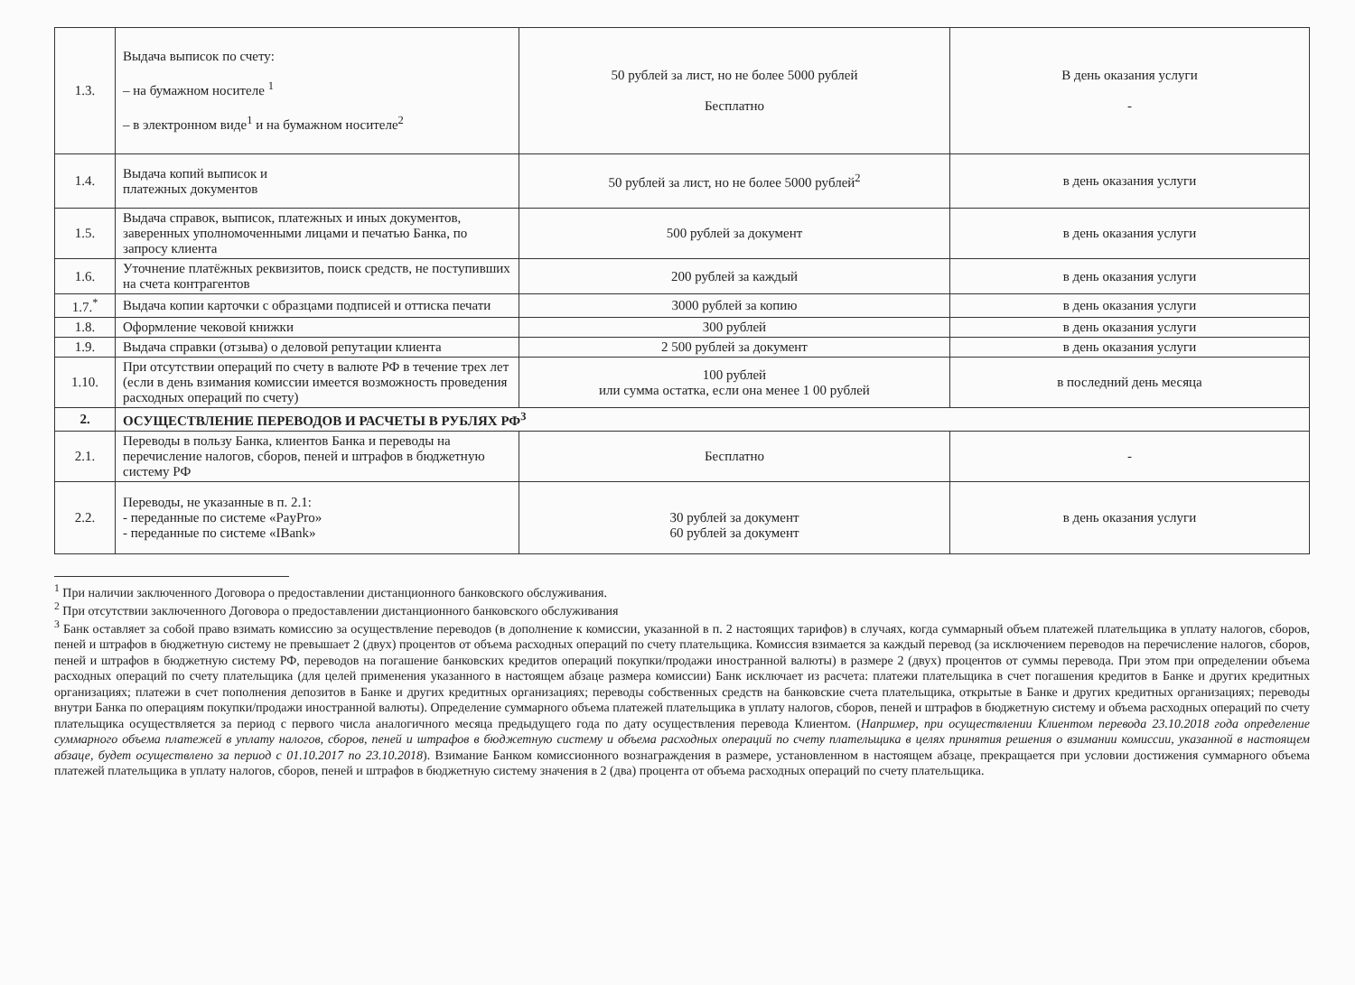| 1.3. | Выдача выписок по счету: – на бумажном носителе <sup>1</sup> – в электронном виде<sup>1</sup> и на бумажном носителе<sup>2</sup> | 50 рублей за лист, но не более 5000 рублей Бесплатно | В день оказания услуги - |
| 1.4. | Выдача копий выписок и платежных документов | 50 рублей за лист, но не более 5000 рублей<sup>2</sup> | в день оказания услуги |
| 1.5. | Выдача справок, выписок, платежных и иных документов, заверенных уполномоченными лицами и печатью Банка, по запросу клиента | 500 рублей за документ | в день оказания услуги |
| 1.6. | Уточнение платёжных реквизитов, поиск средств, не поступивших на счета контрагентов | 200 рублей за каждый | в день оказания услуги |
| 1.7.<sup>*</sup> | Выдача копии карточки с образцами подписей и оттиска печати | 3000 рублей за копию | в день оказания услуги |
| 1.8. | Оформление чековой книжки | 300 рублей | в день оказания услуги |
| 1.9. | Выдача справки (отзыва) о деловой репутации клиента | 2 500 рублей за документ | в день оказания услуги |
| 1.10. | При отсутствии операций по счету в валюте РФ в течение трех лет (если в день взимания комиссии имеется возможность проведения расходных операций по счету) | 100 рублей или сумма остатка, если она менее 1 00 рублей | в последний день месяца |
| 2. | ОСУЩЕСТВЛЕНИЕ ПЕРЕВОДОВ И РАСЧЕТЫ В РУБЛЯХ РФ<sup>3</sup> | | |
| 2.1. | Переводы в пользу Банка, клиентов Банка и переводы на перечисление налогов, сборов, пеней и штрафов в бюджетную систему РФ | Бесплатно | - |
| 2.2. | Переводы, не указанные в п. 2.1: - переданные по системе «PayPro» - переданные по системе «IBank» | 30 рублей за документ 60 рублей за документ | в день оказания услуги |
<sup>1</sup> При наличии заключенного Договора о предоставлении дистанционного банковского обслуживания.
<sup>2</sup> При отсутствии заключенного Договора о предоставлении дистанционного банковского обслуживания
<sup>3</sup> Банк оставляет за собой право взимать комиссию за осуществление переводов (в дополнение к комиссии, указанной в п. 2 настоящих тарифов) в случаях, когда суммарный объем платежей плательщика в уплату налогов, сборов, пеней и штрафов в бюджетную систему не превышает 2 (двух) процентов от объема расходных операций по счету плательщика. Комиссия взимается за каждый перевод (за исключением переводов на перечисление налогов, сборов, пеней и штрафов в бюджетную систему РФ, переводов на погашение банковских кредитов операций покупки/продажи иностранной валюты) в размере 2 (двух) процентов от суммы перевода. При этом при определении объема расходных операций по счету плательщика (для целей применения указанного в настоящем абзаце размера комиссии) Банк исключает из расчета: платежи плательщика в счет погашения кредитов в Банке и других кредитных организациях; платежи в счет пополнения депозитов в Банке и других кредитных организациях; переводы собственных средств на банковские счета плательщика, открытые в Банке и других кредитных организациях; переводы внутри Банка по операциям покупки/продажи иностранной валюты). Определение суммарного объема платежей плательщика в уплату налогов, сборов, пеней и штрафов в бюджетную систему и объема расходных операций по счету плательщика осуществляется за период с первого числа аналогичного месяца предыдущего года по дату осуществления перевода Клиентом. (Например, при осуществлении Клиентом перевода 23.10.2018 года определение суммарного объема платежей в уплату налогов, сборов, пеней и штрафов в бюджетную систему и объема расходных операций по счету плательщика в целях принятия решения о взимании комиссии, указанной в настоящем абзаце, будет осуществлено за период с 01.10.2017 по 23.10.2018). Взимание Банком комиссионного вознаграждения в размере, установленном в настоящем абзаце, прекращается при условии достижения суммарного объема платежей плательщика в уплату налогов, сборов, пеней и штрафов в бюджетную систему значения в 2 (два) процента от объема расходных операций по счету плательщика.